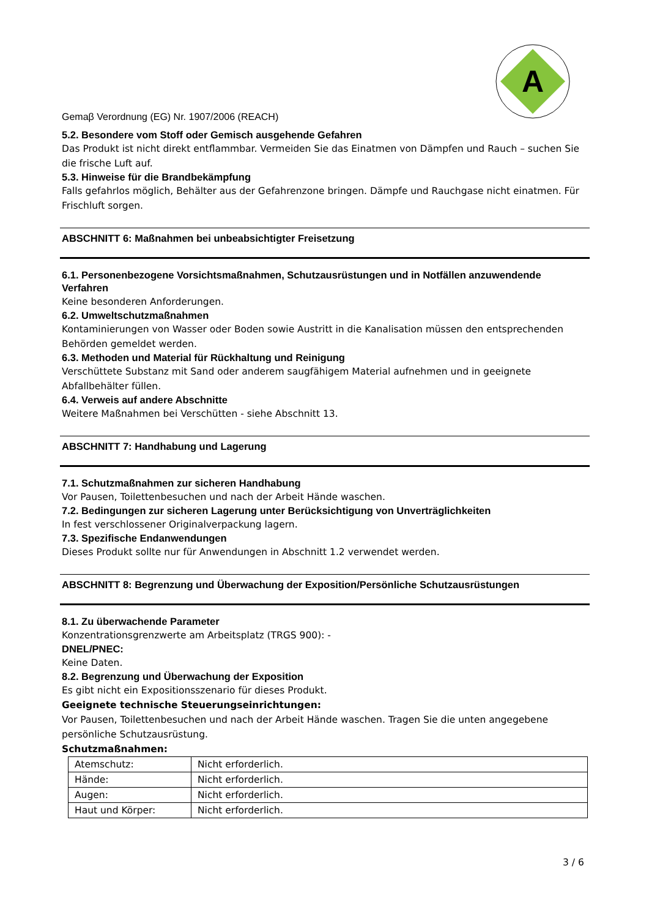A
Gemaβ Verordnung (EG) Nr. 1907/2006 (REACH)
5.2. Besondere vom Stoff oder Gemisch ausgehende Gefahren
Das Produkt ist nicht direkt entflammbar. Vermeiden Sie das Einatmen von Dämpfen und Rauch – suchen Sie die frische Luft auf.
5.3. Hinweise für die Brandbekämpfung
Falls gefahrlos möglich, Behälter aus der Gefahrenzone bringen. Dämpfe und Rauchgase nicht einatmen. Für Frischluft sorgen.
ABSCHNITT 6: Maßnahmen bei unbeabsichtigter Freisetzung
6.1. Personenbezogene Vorsichtsmaßnahmen, Schutzausrüstungen und in Notfällen anzuwendende Verfahren
Keine besonderen Anforderungen.
6.2. Umweltschutzmaßnahmen
Kontaminierungen von Wasser oder Boden sowie Austritt in die Kanalisation müssen den entsprechenden Behörden gemeldet werden.
6.3. Methoden und Material für Rückhaltung und Reinigung
Verschüttete Substanz mit Sand oder anderem saugfähigem Material aufnehmen und in geeignete Abfallbehälter füllen.
6.4. Verweis auf andere Abschnitte
Weitere Maßnahmen bei Verschütten - siehe Abschnitt 13.
ABSCHNITT 7: Handhabung und Lagerung
7.1. Schutzmaßnahmen zur sicheren Handhabung
Vor Pausen, Toilettenbesuchen und nach der Arbeit Hände waschen.
7.2. Bedingungen zur sicheren Lagerung unter Berücksichtigung von Unverträglichkeiten
In fest verschlossener Originalverpackung lagern.
7.3. Spezifische Endanwendungen
Dieses Produkt sollte nur für Anwendungen in Abschnitt 1.2 verwendet werden.
ABSCHNITT 8: Begrenzung und Überwachung der Exposition/Persönliche Schutzausrüstungen
8.1. Zu überwachende Parameter
Konzentrationsgrenzwerte am Arbeitsplatz (TRGS 900): -
DNEL/PNEC:
Keine Daten.
8.2. Begrenzung und Überwachung der Exposition
Es gibt nicht ein Expositionsszenario für dieses Produkt.
Geeignete technische Steuerungseinrichtungen:
Vor Pausen, Toilettenbesuchen und nach der Arbeit Hände waschen. Tragen Sie die unten angegebene persönliche Schutzausrüstung.
Schutzmaßnahmen:
| Atemschutz: | Nicht erforderlich. |
| Hände: | Nicht erforderlich. |
| Augen: | Nicht erforderlich. |
| Haut und Körper: | Nicht erforderlich. |
3 / 6